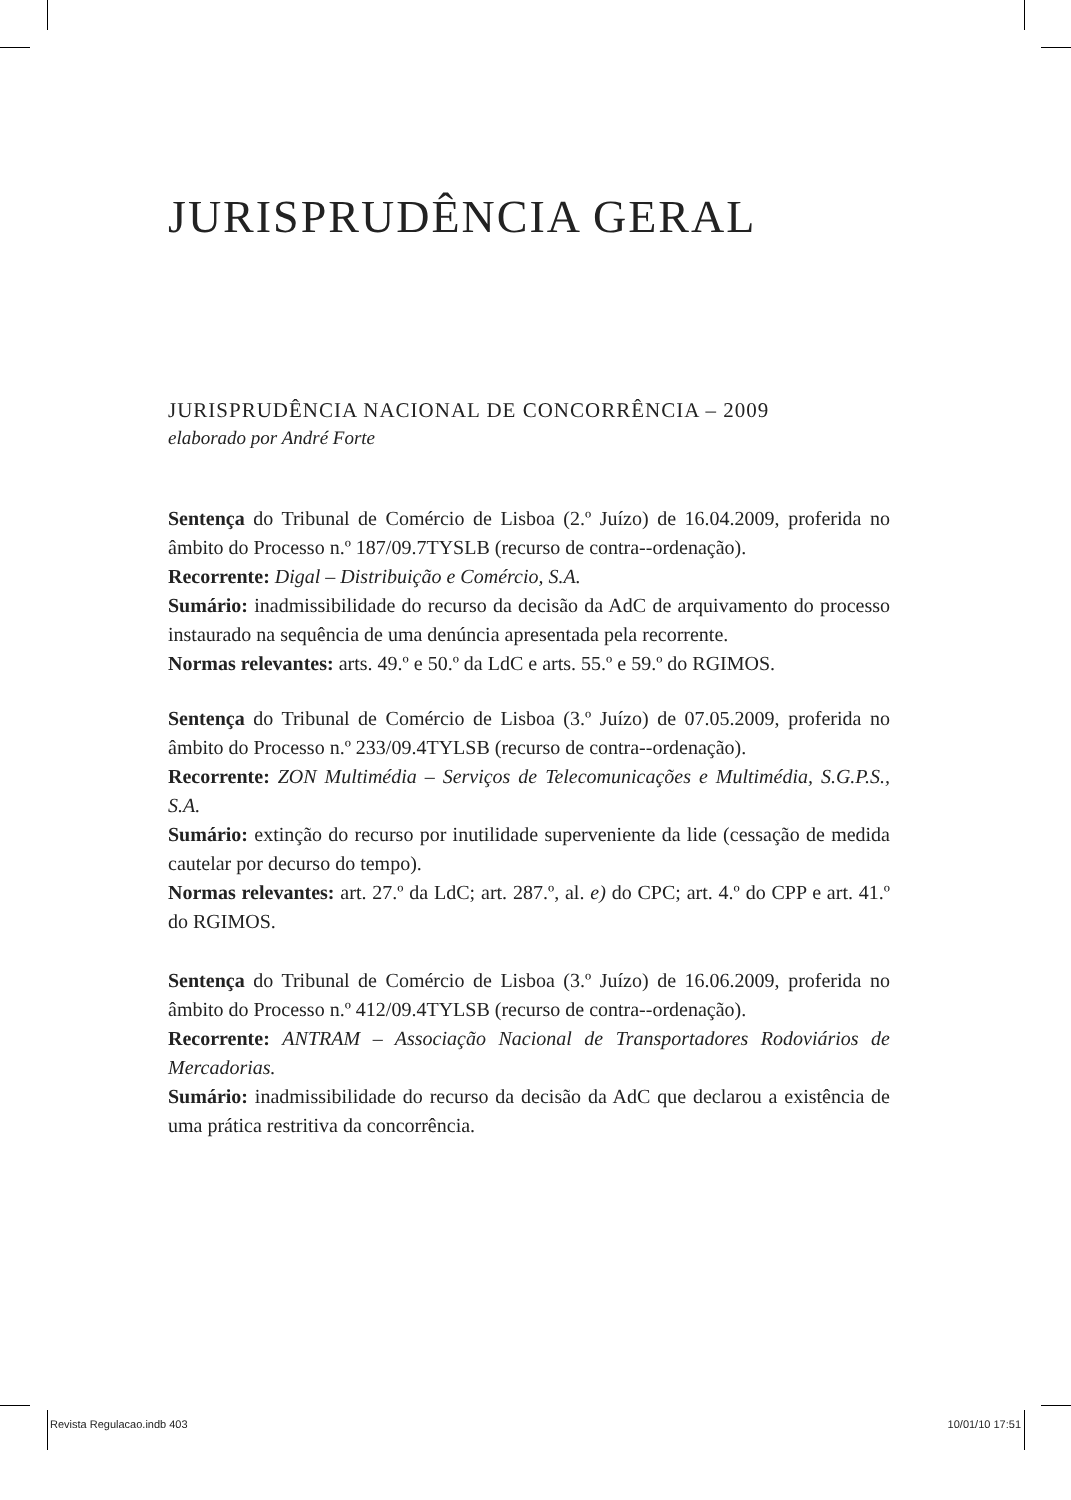JURISPRUDÊNCIA GERAL
JURISPRUDÊNCIA NACIONAL DE CONCORRÊNCIA – 2009
elaborado por André Forte
Sentença do Tribunal de Comércio de Lisboa (2.º Juízo) de 16.04.2009, proferida no âmbito do Processo n.º 187/09.7TYSLB (recurso de contra--ordenação).
Recorrente: Digal – Distribuição e Comércio, S.A.
Sumário: inadmissibilidade do recurso da decisão da AdC de arquivamento do processo instaurado na sequência de uma denúncia apresentada pela recorrente.
Normas relevantes: arts. 49.º e 50.º da LdC e arts. 55.º e 59.º do RGIMOS.
Sentença do Tribunal de Comércio de Lisboa (3.º Juízo) de 07.05.2009, proferida no âmbito do Processo n.º 233/09.4TYLSB (recurso de contra--ordenação).
Recorrente: ZON Multimédia – Serviços de Telecomunicações e Multimédia, S.G.P.S., S.A.
Sumário: extinção do recurso por inutilidade superveniente da lide (cessação de medida cautelar por decurso do tempo).
Normas relevantes: art. 27.º da LdC; art. 287.º, al. e) do CPC; art. 4.º do CPP e art. 41.º do RGIMOS.
Sentença do Tribunal de Comércio de Lisboa (3.º Juízo) de 16.06.2009, proferida no âmbito do Processo n.º 412/09.4TYLSB (recurso de contra--ordenação).
Recorrente: ANTRAM – Associação Nacional de Transportadores Rodoviários de Mercadorias.
Sumário: inadmissibilidade do recurso da decisão da AdC que declarou a existência de uma prática restritiva da concorrência.
Revista Regulacao.indb 403 10/01/10 17:51